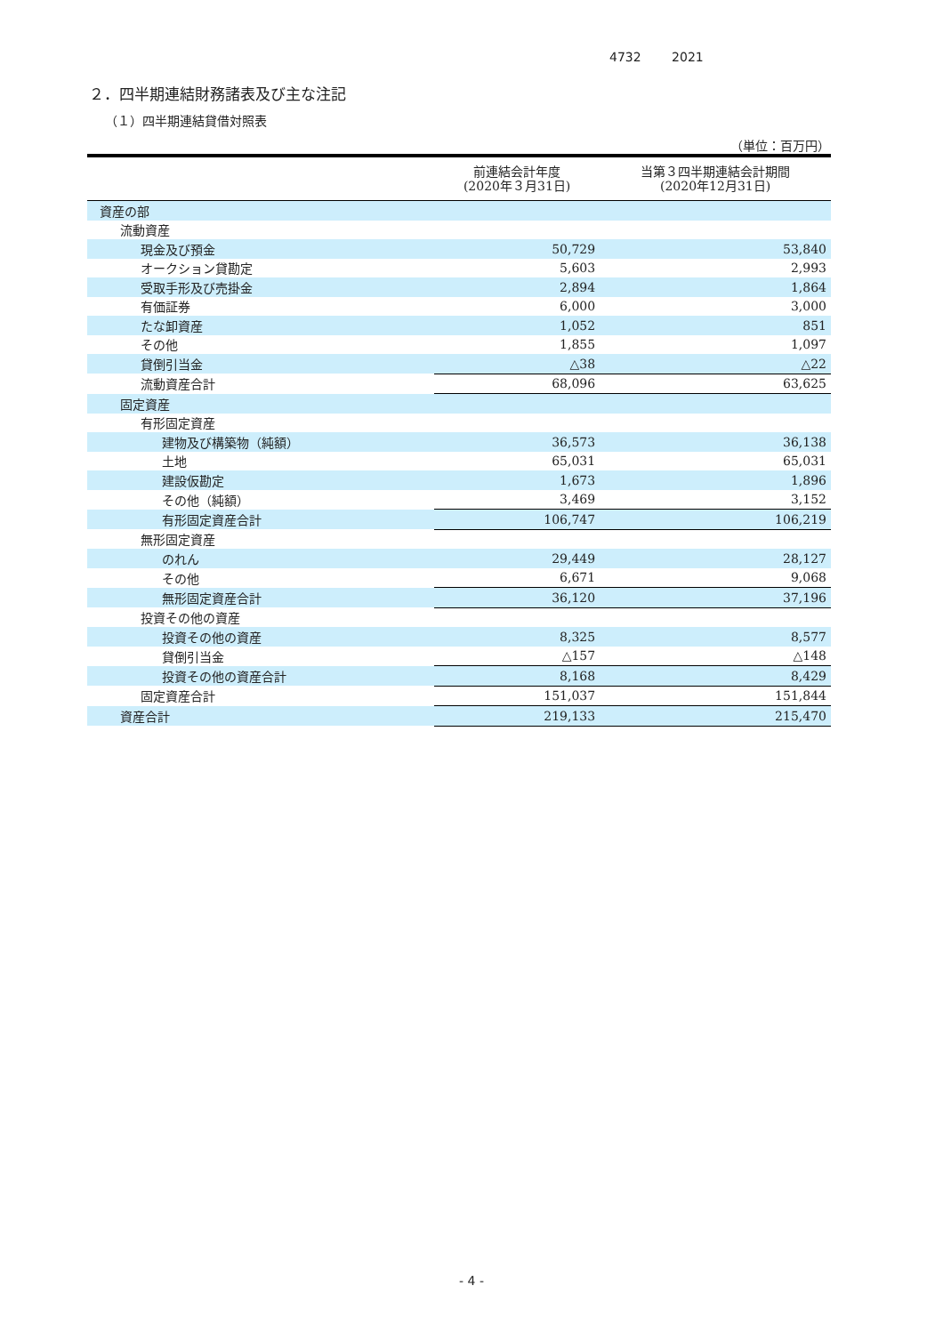4732 2021
２．四半期連結財務諸表及び主な注記
（１）四半期連結貸借対照表
（単位：百万円）
| | 前連結会計年度 (2020年３月31日) | 当第３四半期連結会計期間 (2020年12月31日) |
| --- | --- | --- |
| 資産の部 | | |
| 流動資産 | | |
| 現金及び預金 | 50,729 | 53,840 |
| オークション貸勘定 | 5,603 | 2,993 |
| 受取手形及び売掛金 | 2,894 | 1,864 |
| 有価証券 | 6,000 | 3,000 |
| たな卸資産 | 1,052 | 851 |
| その他 | 1,855 | 1,097 |
| 貸倒引当金 | △38 | △22 |
| 流動資産合計 | 68,096 | 63,625 |
| 固定資産 | | |
| 有形固定資産 | | |
| 建物及び構築物（純額） | 36,573 | 36,138 |
| 土地 | 65,031 | 65,031 |
| 建設仮勘定 | 1,673 | 1,896 |
| その他（純額） | 3,469 | 3,152 |
| 有形固定資産合計 | 106,747 | 106,219 |
| 無形固定資産 | | |
| のれん | 29,449 | 28,127 |
| その他 | 6,671 | 9,068 |
| 無形固定資産合計 | 36,120 | 37,196 |
| 投資その他の資産 | | |
| 投資その他の資産 | 8,325 | 8,577 |
| 貸倒引当金 | △157 | △148 |
| 投資その他の資産合計 | 8,168 | 8,429 |
| 固定資産合計 | 151,037 | 151,844 |
| 資産合計 | 219,133 | 215,470 |
- 4 -